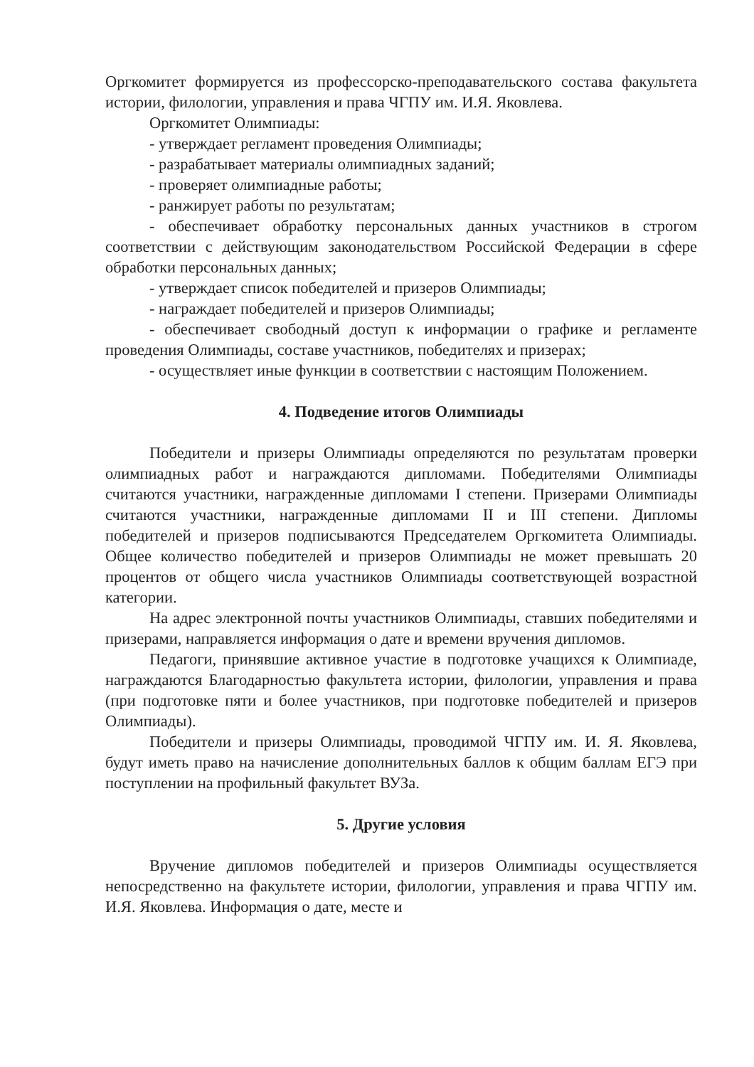Оргкомитет формируется из профессорско-преподавательского состава факультета истории, филологии, управления и права ЧГПУ им. И.Я. Яковлева.
Оргкомитет Олимпиады:
- утверждает регламент проведения Олимпиады;
- разрабатывает материалы олимпиадных заданий;
- проверяет олимпиадные работы;
- ранжирует работы по результатам;
- обеспечивает обработку персональных данных участников в строгом соответствии с действующим законодательством Российской Федерации в сфере обработки персональных данных;
- утверждает список победителей и призеров Олимпиады;
- награждает победителей и призеров Олимпиады;
- обеспечивает свободный доступ к информации о графике и регламенте проведения Олимпиады, составе участников, победителях и призерах;
- осуществляет иные функции в соответствии с настоящим Положением.
4. Подведение итогов Олимпиады
Победители и призеры Олимпиады определяются по результатам проверки олимпиадных работ и награждаются дипломами. Победителями Олимпиады считаются участники, награжденные дипломами I степени. Призерами Олимпиады считаются участники, награжденные дипломами II и III степени. Дипломы победителей и призеров подписываются Председателем Оргкомитета Олимпиады. Общее количество победителей и призеров Олимпиады не может превышать 20 процентов от общего числа участников Олимпиады соответствующей возрастной категории.
На адрес электронной почты участников Олимпиады, ставших победителями и призерами, направляется информация о дате и времени вручения дипломов.
Педагоги, принявшие активное участие в подготовке учащихся к Олимпиаде, награждаются Благодарностью факультета истории, филологии, управления и права (при подготовке пяти и более участников, при подготовке победителей и призеров Олимпиады).
Победители и призеры Олимпиады, проводимой ЧГПУ им. И. Я. Яковлева, будут иметь право на начисление дополнительных баллов к общим баллам ЕГЭ при поступлении на профильный факультет ВУЗа.
5. Другие условия
Вручение дипломов победителей и призеров Олимпиады осуществляется непосредственно на факультете истории, филологии, управления и права ЧГПУ им. И.Я. Яковлева. Информация о дате, месте и